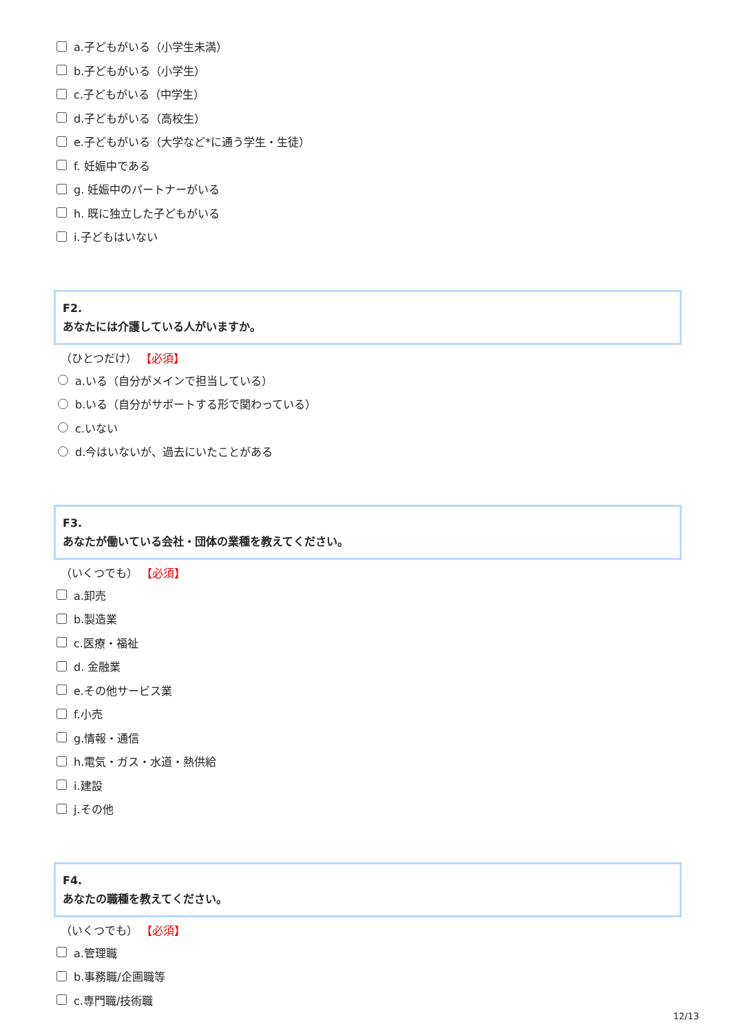a.子どもがいる（小学生未満）
b.子どもがいる（小学生）
c.子どもがいる（中学生）
d.子どもがいる（高校生）
e.子どもがいる（大学など*に通う学生・生徒）
f. 妊娠中である
g. 妊娠中のパートナーがいる
h. 既に独立した子どもがいる
i.子どもはいない
F2.
あなたには介護している人がいますか。
（ひとつだけ） 【必須】
a.いる（自分がメインで担当している）
b.いる（自分がサポートする形で関わっている）
c.いない
d.今はいないが、過去にいたことがある
F3.
あなたが働いている会社・団体の業種を教えてください。
（いくつでも） 【必須】
a.卸売
b.製造業
c.医療・福祉
d. 金融業
e.その他サービス業
f.小売
g.情報・通信
h.電気・ガス・水道・熱供給
i.建設
j.その他
F4.
あなたの職種を教えてください。
（いくつでも） 【必須】
a.管理職
b.事務職/企画職等
c.専門職/技術職
12/13